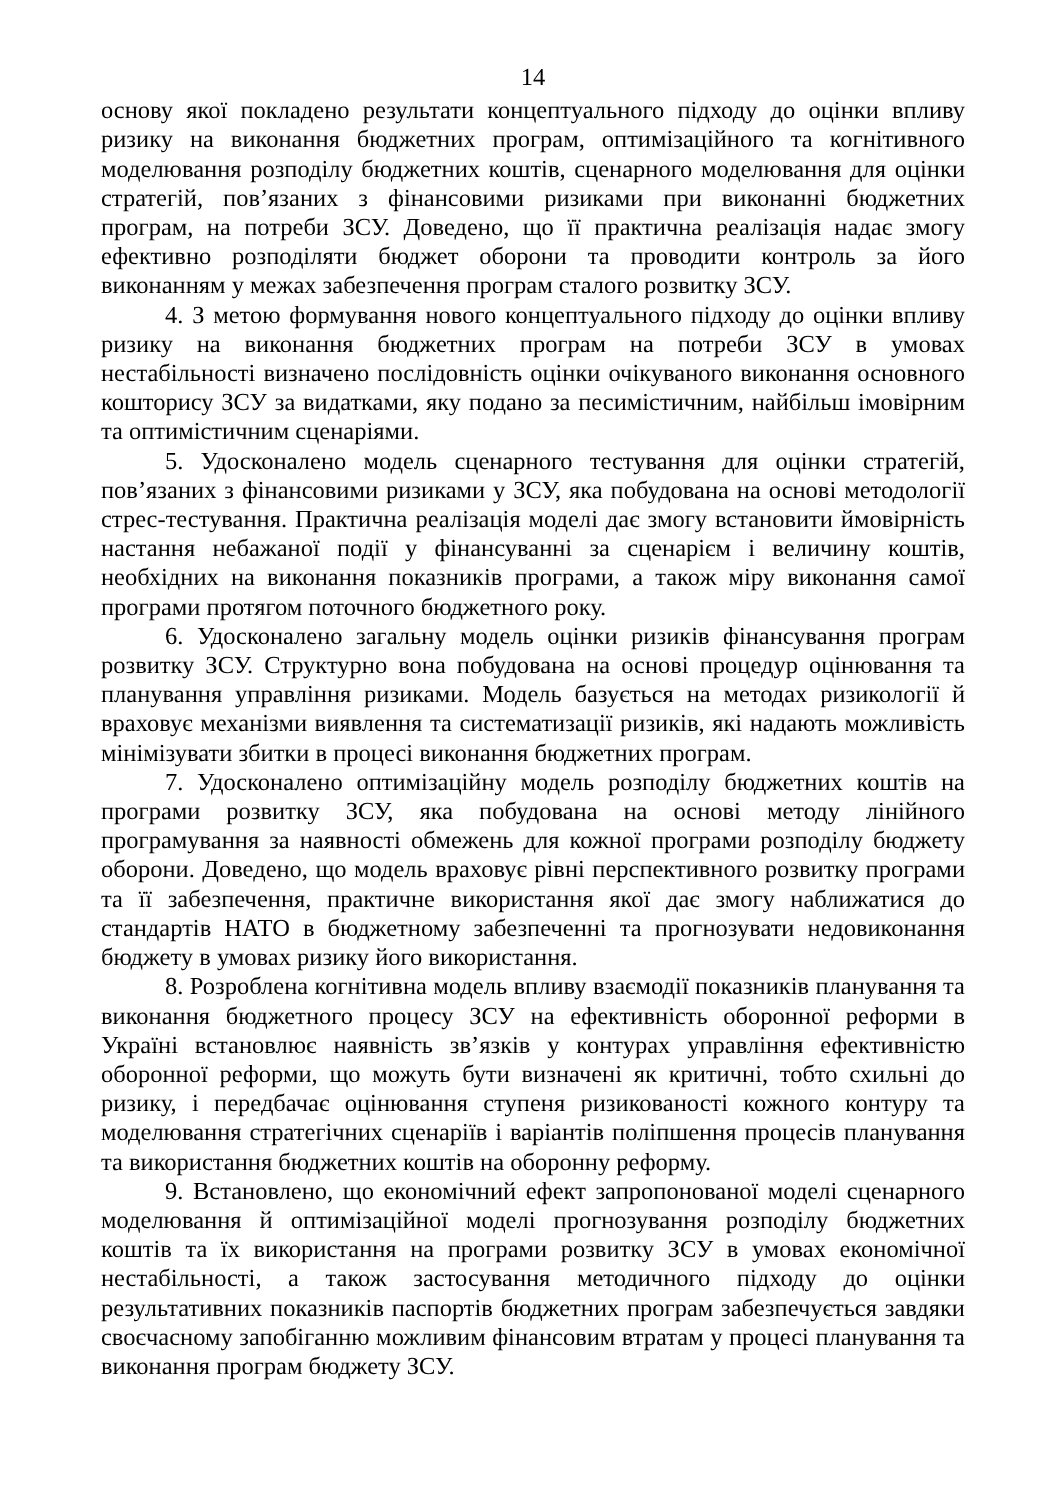14
основу якої покладено результати концептуального підходу до оцінки впливу ризику на виконання бюджетних програм, оптимізаційного та когнітивного моделювання розподілу бюджетних коштів, сценарного моделювання для оцінки стратегій, пов’язаних з фінансовими ризиками при виконанні бюджетних програм, на потреби ЗСУ. Доведено, що її практична реалізація надає змогу ефективно розподіляти бюджет оборони та проводити контроль за його виконанням у межах забезпечення програм сталого розвитку ЗСУ.
4. З метою формування нового концептуального підходу до оцінки впливу ризику на виконання бюджетних програм на потреби ЗСУ в умовах нестабільності визначено послідовність оцінки очікуваного виконання основного кошторису ЗСУ за видатками, яку подано за песимістичним, найбільш імовірним та оптимістичним сценаріями.
5. Удосконалено модель сценарного тестування для оцінки стратегій, пов’язаних з фінансовими ризиками у ЗСУ, яка побудована на основі методології стрес-тестування. Практична реалізація моделі дає змогу встановити ймовірність настання небажаної події у фінансуванні за сценарієм і величину коштів, необхідних на виконання показників програми, а також міру виконання самої програми протягом поточного бюджетного року.
6. Удосконалено загальну модель оцінки ризиків фінансування програм розвитку ЗСУ. Структурно вона побудована на основі процедур оцінювання та планування управління ризиками. Модель базується на методах ризикології й враховує механізми виявлення та систематизації ризиків, які надають можливість мінімізувати збитки в процесі виконання бюджетних програм.
7. Удосконалено оптимізаційну модель розподілу бюджетних коштів на програми розвитку ЗСУ, яка побудована на основі методу лінійного програмування за наявності обмежень для кожної програми розподілу бюджету оборони. Доведено, що модель враховує рівні перспективного розвитку програми та її забезпечення, практичне використання якої дає змогу наближатися до стандартів НАТО в бюджетному забезпеченні та прогнозувати недовиконання бюджету в умовах ризику його використання.
8. Розроблена когнітивна модель впливу взаємодії показників планування та виконання бюджетного процесу ЗСУ на ефективність оборонної реформи в Україні встановлює наявність зв’язків у контурах управління ефективністю оборонної реформи, що можуть бути визначені як критичні, тобто схильні до ризику, і передбачає оцінювання ступеня ризикованості кожного контуру та моделювання стратегічних сценаріїв і варіантів поліпшення процесів планування та використання бюджетних коштів на оборонну реформу.
9. Встановлено, що економічний ефект запропонованої моделі сценарного моделювання й оптимізаційної моделі прогнозування розподілу бюджетних коштів та їх використання на програми розвитку ЗСУ в умовах економічної нестабільності, а також застосування методичного підходу до оцінки результативних показників паспортів бюджетних програм забезпечується завдяки своєчасному запобіганню можливим фінансовим втратам у процесі планування та виконання програм бюджету ЗСУ.